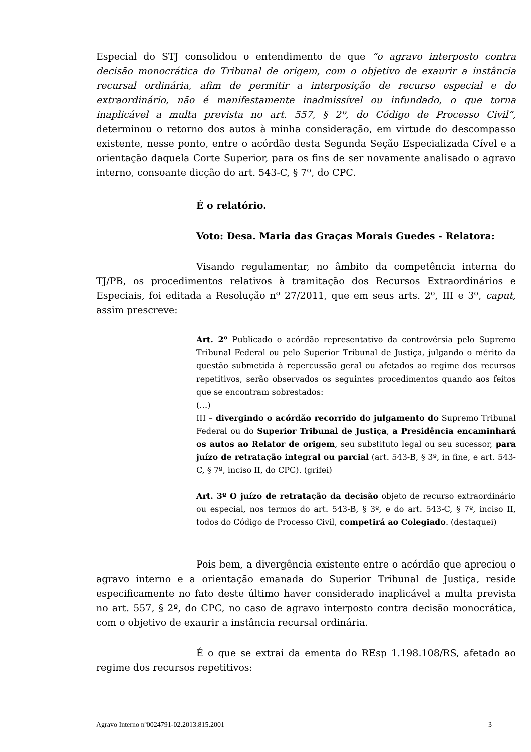Especial do STJ consolidou o entendimento de que “o agravo interposto contra decisão monocrática do Tribunal de origem, com o objetivo de exaurir a instância recursal ordinária, afim de permitir a interposição de recurso especial e do extraordinário, não é manifestamente inadmissível ou infundado, o que torna inaplicável a multa prevista no art. 557, § 2º, do Código de Processo Civil”, determinou o retorno dos autos à minha consideração, em virtude do descompasso existente, nesse ponto, entre o acórdão desta Segunda Seção Especializada Cível e a orientação daquela Corte Superior, para os fins de ser novamente analisado o agravo interno, consoante dicção do art. 543-C, § 7º, do CPC.
É o relatório.
Voto: Desa. Maria das Graças Morais Guedes - Relatora:
Visando regulamentar, no âmbito da competência interna do TJ/PB, os procedimentos relativos à tramitação dos Recursos Extraordinários e Especiais, foi editada a Resolução nº 27/2011, que em seus arts. 2º, III e 3º, caput, assim prescreve:
Art. 2º Publicado o acórdão representativo da controvérsia pelo Supremo Tribunal Federal ou pelo Superior Tribunal de Justiça, julgando o mérito da questão submetida à repercussão geral ou afetados ao regime dos recursos repetitivos, serão observados os seguintes procedimentos quando aos feitos que se encontram sobrestados:
(…)
III – divergindo o acórdão recorrido do julgamento do Supremo Tribunal Federal ou do Superior Tribunal de Justiça, a Presidência encaminhará os autos ao Relator de origem, seu substituto legal ou seu sucessor, para juízo de retratação integral ou parcial (art. 543-B, § 3º, in fine, e art. 543-C, § 7º, inciso II, do CPC). (grifei)
Art. 3º O juízo de retratação da decisão objeto de recurso extraordinário ou especial, nos termos do art. 543-B, § 3º, e do art. 543-C, § 7º, inciso II, todos do Código de Processo Civil, competirá ao Colegiado. (destaquei)
Pois bem, a divergência existente entre o acórdão que apreciou o agravo interno e a orientação emanada do Superior Tribunal de Justiça, reside especificamente no fato deste último haver considerado inaplicável a multa prevista no art. 557, § 2º, do CPC, no caso de agravo interposto contra decisão monocrática, com o objetivo de exaurir a instância recursal ordinária.
É o que se extrai da ementa do REsp 1.198.108/RS, afetado ao regime dos recursos repetitivos:
Agravo Interno nº0024791-02.2013.815.2001 3